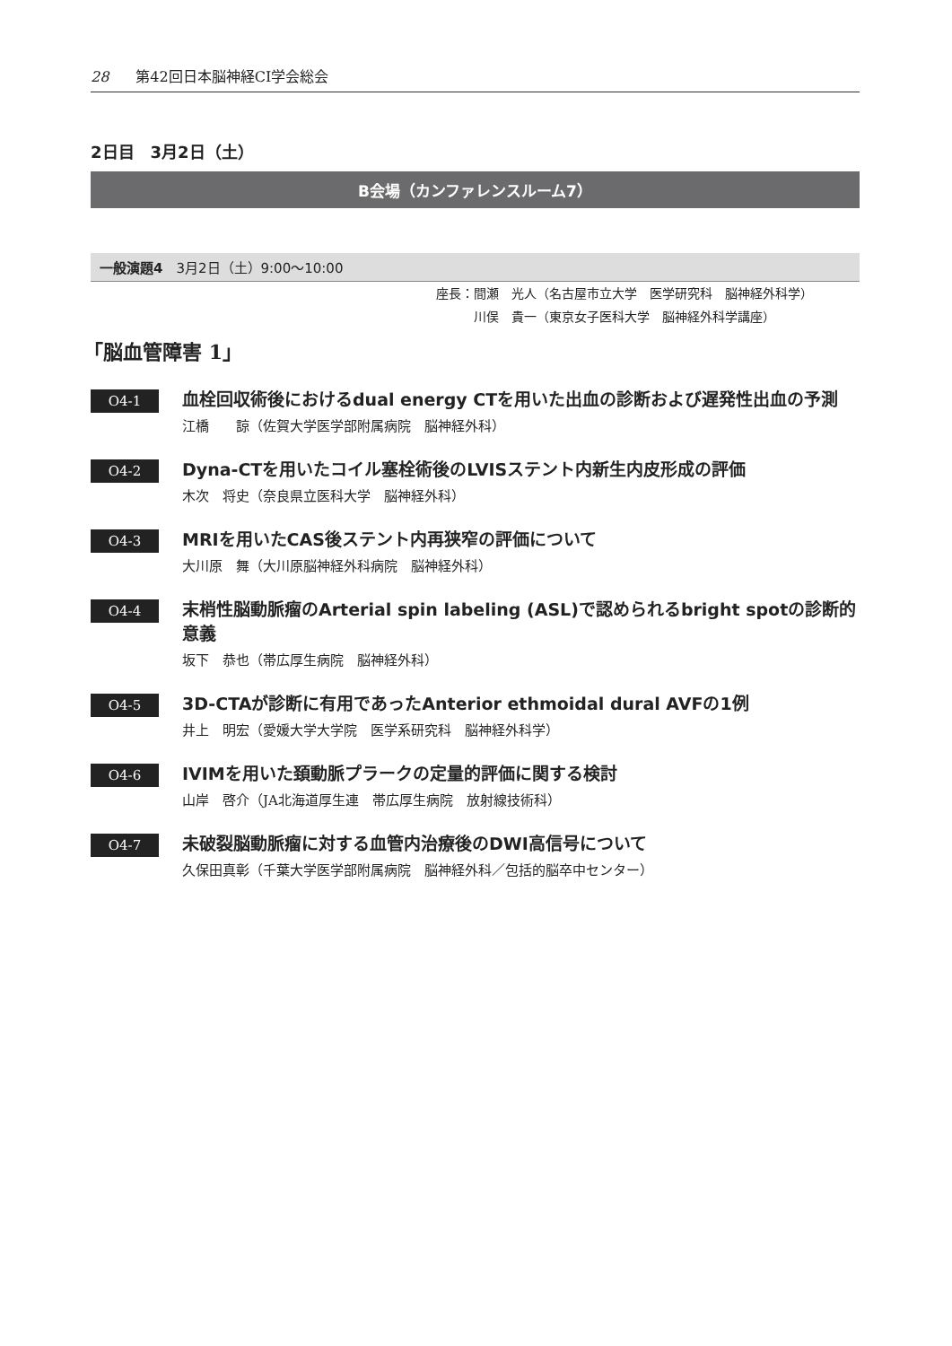28 第42回日本脳神経CI学会総会
2日目　3月2日（土）
B会場（カンファレンスルーム7）
一般演題4　3月2日（土）9:00〜10:00
座長：間瀬　光人（名古屋市立大学　医学研究科　脳神経外科学）
　　　川俣　貴一（東京女子医科大学　脳神経外科学講座）
「脳血管障害 1」
O4-1
血栓回収術後におけるdual energy CTを用いた出血の診断および遅発性出血の予測
江橋　　諒（佐賀大学医学部附属病院　脳神経外科）
O4-2
Dyna-CTを用いたコイル塞栓術後のLVISステント内新生内皮形成の評価
木次　将史（奈良県立医科大学　脳神経外科）
O4-3
MRIを用いたCAS後ステント内再狭窄の評価について
大川原　舞（大川原脳神経外科病院　脳神経外科）
O4-4
末梢性脳動脈瘤のArterial spin labeling (ASL)で認められるbright spotの診断的意義
坂下　恭也（帯広厚生病院　脳神経外科）
O4-5
3D-CTAが診断に有用であったAnterior ethmoidal dural AVFの1例
井上　明宏（愛媛大学大学院　医学系研究科　脳神経外科学）
O4-6
IVIMを用いた頚動脈プラークの定量的評価に関する検討
山岸　啓介（JA北海道厚生連　帯広厚生病院　放射線技術科）
O4-7
未破裂脳動脈瘤に対する血管内治療後のDWI高信号について
久保田真彰（千葉大学医学部附属病院　脳神経外科／包括的脳卒中センター）